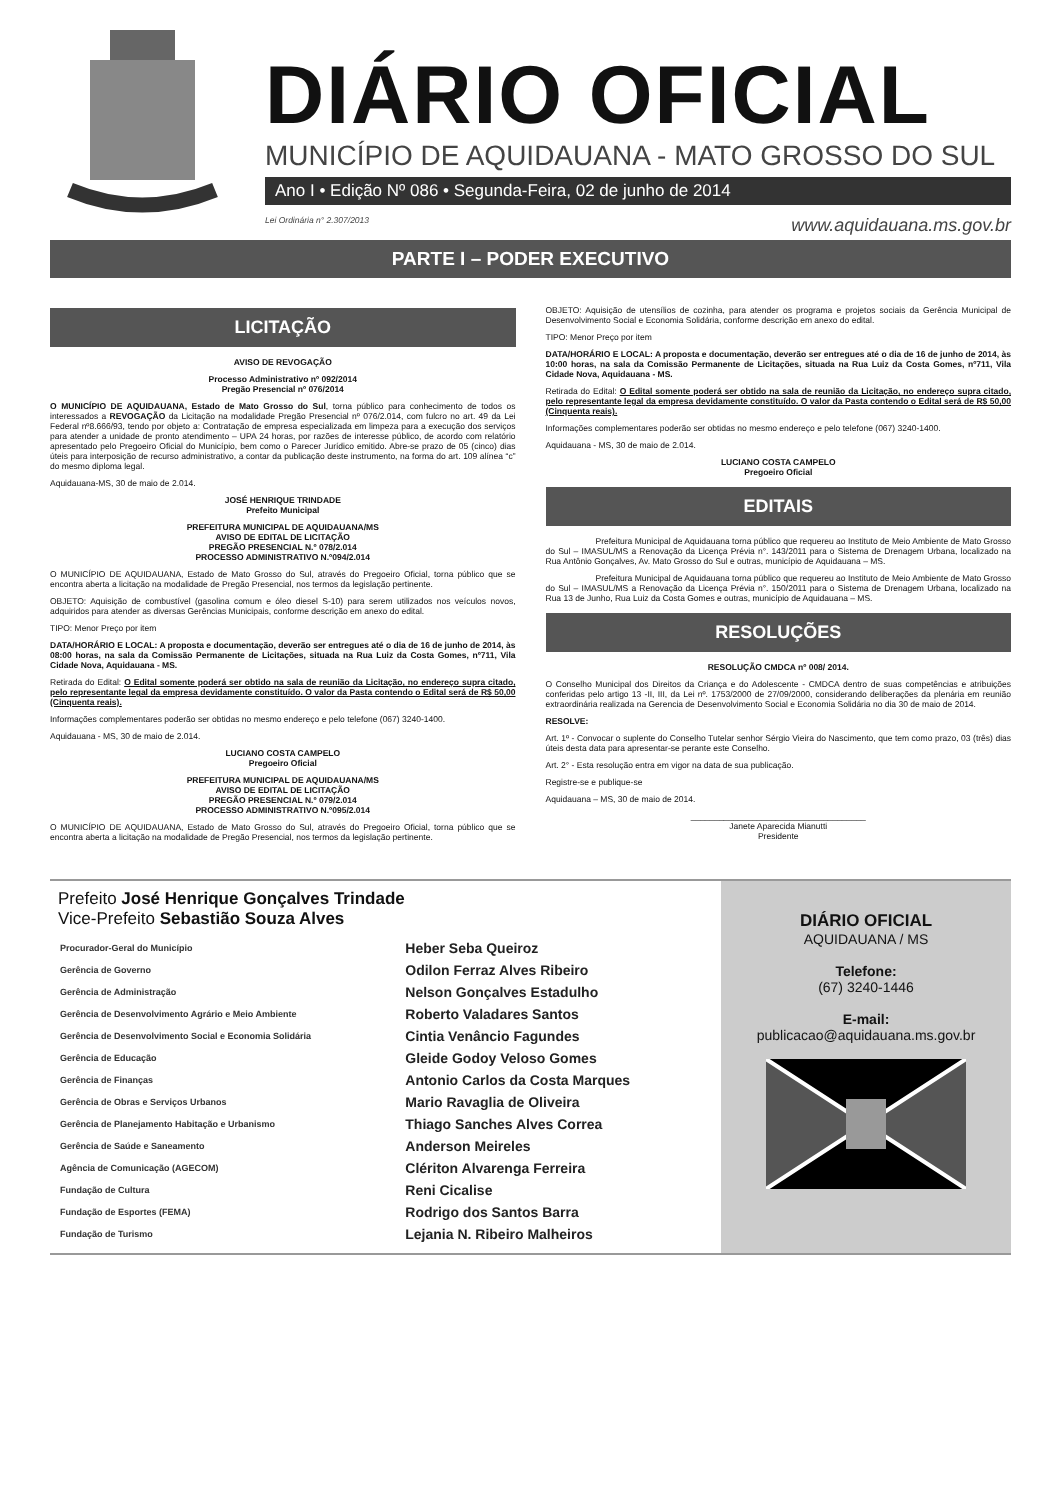DIÁRIO OFICIAL
MUNICÍPIO DE AQUIDAUANA - MATO GROSSO DO SUL
Ano I • Edição Nº 086 • Segunda-Feira, 02 de junho de 2014
Lei Ordinária n° 2.307/2013 www.aquidauana.ms.gov.br
PARTE I – PODER EXECUTIVO
LICITAÇÃO
AVISO DE REVOGAÇÃO
Processo Administrativo nº 092/2014
Pregão Presencial nº 076/2014
O MUNICÍPIO DE AQUIDAUANA, Estado de Mato Grosso do Sul, torna público para conhecimento de todos os interessados a REVOGAÇÃO da Licitação na modalidade Pregão Presencial nº 076/2.014, com fulcro no art. 49 da Lei Federal nº8.666/93, tendo por objeto a: Contratação de empresa especializada em limpeza para a execução dos serviços para atender a unidade de pronto atendimento – UPA 24 horas, por razões de interesse público, de acordo com relatório apresentado pelo Pregoeiro Oficial do Município, bem como o Parecer Jurídico emitido. Abre-se prazo de 05 (cinco) dias úteis para interposição de recurso administrativo, a contar da publicação deste instrumento, na forma do art. 109 alínea “c” do mesmo diploma legal.
Aquidauana-MS, 30 de maio de 2.014.
JOSÉ HENRIQUE TRINDADE
Prefeito Municipal
PREFEITURA MUNICIPAL DE AQUIDAUANA/MS
AVISO DE EDITAL DE LICITAÇÃO
PREGÃO PRESENCIAL N.º 078/2.014
PROCESSO ADMINISTRATIVO N.º094/2.014
O MUNICÍPIO DE AQUIDAUANA, Estado de Mato Grosso do Sul, através do Pregoeiro Oficial, torna público que se encontra aberta a licitação na modalidade de Pregão Presencial, nos termos da legislação pertinente.
OBJETO: Aquisição de combustível (gasolina comum e óleo diesel S-10) para serem utilizados nos veículos novos, adquiridos para atender as diversas Gerências Municipais, conforme descrição em anexo do edital.
TIPO: Menor Preço por item
DATA/HORÁRIO E LOCAL: A proposta e documentação, deverão ser entregues até o dia de 16 de junho de 2014, às 08:00 horas, na sala da Comissão Permanente de Licitações, situada na Rua Luiz da Costa Gomes, nº711, Vila Cidade Nova, Aquidauana - MS.
Retirada do Edital: O Edital somente poderá ser obtido na sala de reunião da Licitação, no endereço supra citado, pelo representante legal da empresa devidamente constituído. O valor da Pasta contendo o Edital será de R$ 50,00 (Cinquenta reais).
Informações complementares poderão ser obtidas no mesmo endereço e pelo telefone (067) 3240-1400.
Aquidauana - MS, 30 de maio de 2.014.
LUCIANO COSTA CAMPELO
Pregoeiro Oficial
PREFEITURA MUNICIPAL DE AQUIDAUANA/MS
AVISO DE EDITAL DE LICITAÇÃO
PREGÃO PRESENCIAL N.º 079/2.014
PROCESSO ADMINISTRATIVO N.º095/2.014
O MUNICÍPIO DE AQUIDAUANA, Estado de Mato Grosso do Sul, através do Pregoeiro Oficial, torna público que se encontra aberta a licitação na modalidade de Pregão Presencial, nos termos da legislação pertinente.
OBJETO: Aquisição de utensílios de cozinha, para atender os programa e projetos sociais da Gerência Municipal de Desenvolvimento Social e Economia Solidária, conforme descrição em anexo do edital.
TIPO: Menor Preço por item
DATA/HORÁRIO E LOCAL: A proposta e documentação, deverão ser entregues até o dia de 16 de junho de 2014, às 10:00 horas, na sala da Comissão Permanente de Licitações, situada na Rua Luiz da Costa Gomes, nº711, Vila Cidade Nova, Aquidauana - MS.
Retirada do Edital: O Edital somente poderá ser obtido na sala de reunião da Licitação, no endereço supra citado, pelo representante legal da empresa devidamente constituído. O valor da Pasta contendo o Edital será de R$ 50,00 (Cinquenta reais).
Informações complementares poderão ser obtidas no mesmo endereço e pelo telefone (067) 3240-1400.
Aquidauana - MS, 30 de maio de 2.014.
LUCIANO COSTA CAMPELO
Pregoeiro Oficial
EDITAIS
Prefeitura Municipal de Aquidauana torna público que requereu ao Instituto de Meio Ambiente de Mato Grosso do Sul – IMASUL/MS a Renovação da Licença Prévia n°. 143/2011 para o Sistema de Drenagem Urbana, localizado na Rua Antônio Gonçalves, Av. Mato Grosso do Sul e outras, município de Aquidauana – MS.
Prefeitura Municipal de Aquidauana torna público que requereu ao Instituto de Meio Ambiente de Mato Grosso do Sul – IMASUL/MS a Renovação da Licença Prévia n°. 150/2011 para o Sistema de Drenagem Urbana, localizado na Rua 13 de Junho, Rua Luiz da Costa Gomes e outras, município de Aquidauana – MS.
RESOLUÇÕES
RESOLUÇÃO CMDCA nº 008/ 2014.
O Conselho Municipal dos Direitos da Criança e do Adolescente - CMDCA dentro de suas competências e atribuições conferidas pelo artigo 13 -II, III, da Lei nº. 1753/2000 de 27/09/2000, considerando deliberações da plenária em reunião extraordinária realizada na Gerencia de Desenvolvimento Social e Economia Solidária no dia 30 de maio de 2014.
RESOLVE:
Art. 1º - Convocar o suplente do Conselho Tutelar senhor Sérgio Vieira do Nascimento, que tem como prazo, 03 (três) dias úteis desta data para apresentar-se perante este Conselho.
Art. 2° - Esta resolução entra em vigor na data de sua publicação.
Registre-se e publique-se
Aquidauana – MS, 30 de maio de 2014.
_____________________________________
Janete Aparecida Mianutti
Presidente
Prefeito José Henrique Gonçalves Trindade
Vice-Prefeito Sebastião Souza Alves
| Procurador-Geral do Município | Heber Seba Queiroz |
| Gerência de Governo | Odilon Ferraz Alves Ribeiro |
| Gerência de Administração | Nelson Gonçalves Estadulho |
| Gerência de Desenvolvimento Agrário e Meio Ambiente | Roberto Valadares Santos |
| Gerência de Desenvolvimento Social e Economia Solidária | Cintia Venâncio Fagundes |
| Gerência de Educação | Gleide Godoy Veloso Gomes |
| Gerência de Finanças | Antonio Carlos da Costa Marques |
| Gerência de Obras e Serviços Urbanos | Mario Ravaglia de Oliveira |
| Gerência de Planejamento Habitação e Urbanismo | Thiago Sanches Alves Correa |
| Gerência de Saúde e Saneamento | Anderson Meireles |
| Agência de Comunicação (AGECOM) | Clériton Alvarenga Ferreira |
| Fundação de Cultura | Reni Cicalise |
| Fundação de Esportes (FEMA) | Rodrigo dos Santos Barra |
| Fundação de Turismo | Lejania N. Ribeiro Malheiros |
DIÁRIO OFICIAL
AQUIDAUANA / MS
Telefone:
(67) 3240-1446
E-mail:
publicacao@aquidauana.ms.gov.br